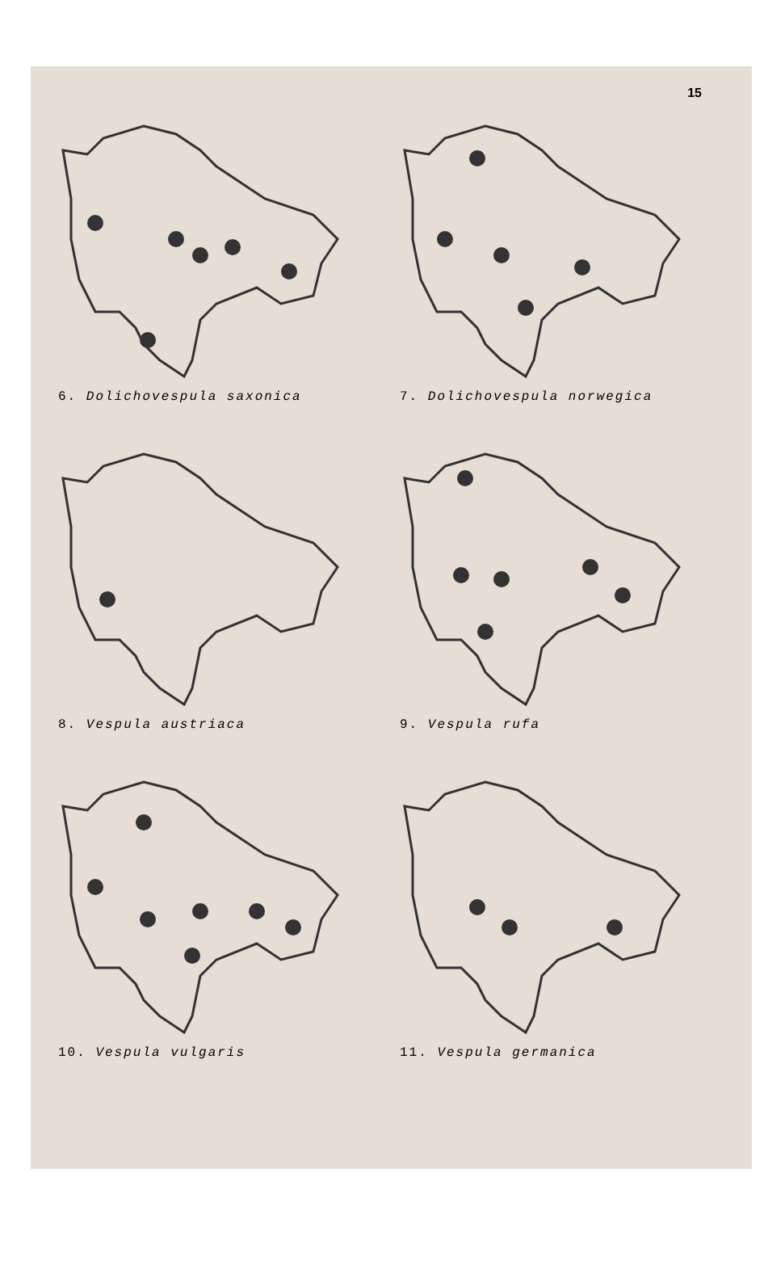15
6. Dolichovespula saxonica
7. Dolichovespula norwegica
8. Vespula austriaca
9. Vespula rufa
10. Vespula vulgaris
11. Vespula germanica